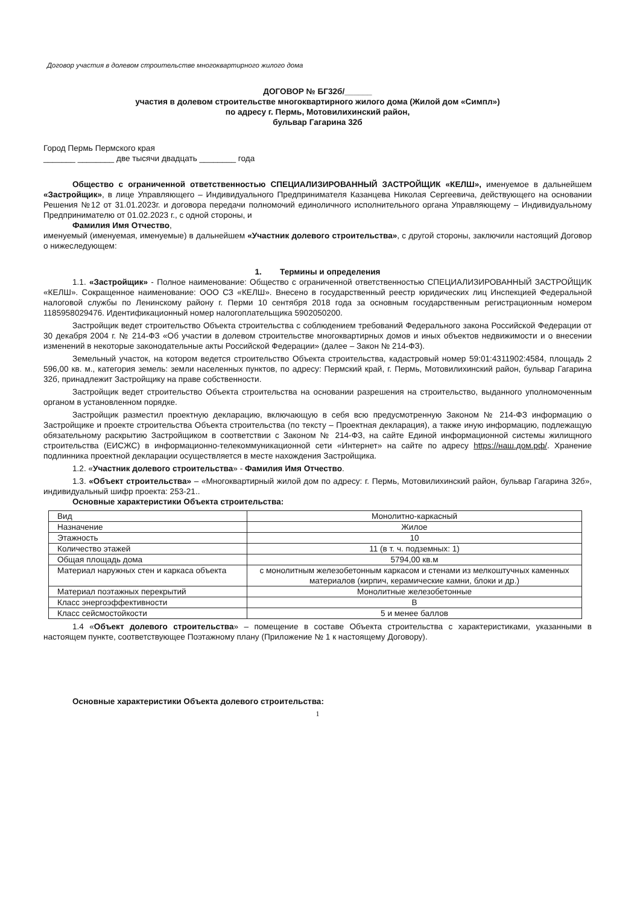Договор участия в долевом строительстве многоквартирного жилого дома
ДОГОВОР № БГ32б/______
участия в долевом строительстве многоквартирного жилого дома (Жилой дом «Симпл»)
по адресу г. Пермь, Мотовилихинский район,
бульвар Гагарина 32б
Город Пермь Пермского края
_______ ________ две тысячи двадцать ________ года
Общество с ограниченной ответственностью СПЕЦИАЛИЗИРОВАННЫЙ ЗАСТРОЙЩИК «КЕЛШ», именуемое в дальнейшем «Застройщик», в лице Управляющего – Индивидуального Предпринимателя Казанцева Николая Сергеевича, действующего на основании Решения №12 от 31.01.2023г. и договора передачи полномочий единоличного исполнительного органа Управляющему – Индивидуальному Предпринимателю от 01.02.2023 г., с одной стороны, и
Фамилия Имя Отчество,
именуемый (именуемая, именуемые) в дальнейшем «Участник долевого строительства», с другой стороны, заключили настоящий Договор о нижеследующем:
1. Термины и определения
1.1. «Застройщик» - Полное наименование: Общество с ограниченной ответственностью СПЕЦИАЛИЗИРОВАННЫЙ ЗАСТРОЙЩИК «КЕЛШ». Сокращенное наименование: ООО СЗ «КЕЛШ». Внесено в государственный реестр юридических лиц Инспекцией Федеральной налоговой службы по Ленинскому району г. Перми 10 сентября 2018 года за основным государственным регистрационным номером 1185958029476. Идентификационный номер налогоплательщика 5902050200.
Застройщик ведет строительство Объекта строительства с соблюдением требований Федерального закона Российской Федерации от 30 декабря 2004 г. № 214-ФЗ «Об участии в долевом строительстве многоквартирных домов и иных объектов недвижимости и о внесении изменений в некоторые законодательные акты Российской Федерации» (далее – Закон № 214-ФЗ).
Земельный участок, на котором ведется строительство Объекта строительства, кадастровый номер 59:01:4311902:4584, площадь 2 596,00 кв. м., категория земель: земли населенных пунктов, по адресу: Пермский край, г. Пермь, Мотовилихинский район, бульвар Гагарина 32б, принадлежит Застройщику на праве собственности.
Застройщик ведет строительство Объекта строительства на основании разрешения на строительство, выданного уполномоченным органом в установленном порядке.
Застройщик разместил проектную декларацию, включающую в себя всю предусмотренную Законом № 214-ФЗ информацию о Застройщике и проекте строительства Объекта строительства (по тексту – Проектная декларация), а также иную информацию, подлежащую обязательному раскрытию Застройщиком в соответствии с Законом № 214-ФЗ, на сайте Единой информационной системы жилищного строительства (ЕИСЖС) в информационно-телекоммуникационной сети «Интернет» на сайте по адресу https://наш.дом.рф/. Хранение подлинника проектной декларации осуществляется в месте нахождения Застройщика.
1.2. «Участник долевого строительства» - Фамилия Имя Отчество.
1.3. «Объект строительства» – «Многоквартирный жилой дом по адресу: г. Пермь, Мотовилихинский район, бульвар Гагарина 32б», индивидуальный шифр проекта: 253-21..
Основные характеристики Объекта строительства:
| Вид | Монолитно-каркасный |
| Назначение | Жилое |
| Этажность | 10 |
| Количество этажей | 11 (в т. ч. подземных: 1) |
| Общая площадь дома | 5794,00 кв.м |
| Материал наружных стен и каркаса объекта | с монолитным железобетонным каркасом и стенами из мелкоштучных каменных материалов (кирпич, керамические камни, блоки и др.) |
| Материал поэтажных перекрытий | Монолитные железобетонные |
| Класс энергоэффективности | B |
| Класс сейсмостойкости | 5 и менее баллов |
1.4 «Объект долевого строительства» – помещение в составе Объекта строительства с характеристиками, указанными в настоящем пункте, соответствующее Поэтажному плану (Приложение № 1 к настоящему Договору).
Основные характеристики Объекта долевого строительства:
1